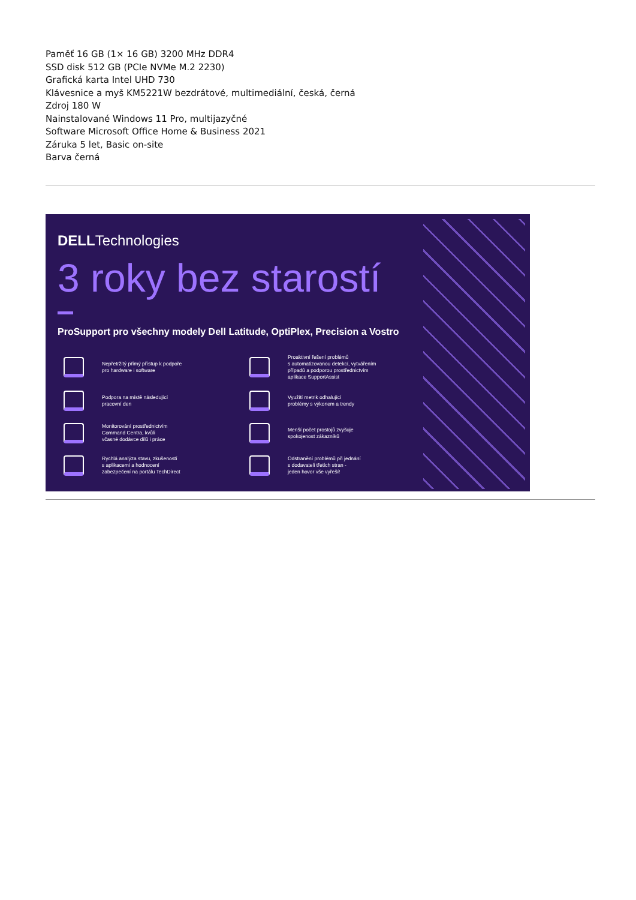Paměť 16 GB (1× 16 GB) 3200 MHz DDR4
SSD disk 512 GB (PCIe NVMe M.2 2230)
Grafická karta Intel UHD 730
Klávesnice a myš KM5221W bezdrátové, multimediální, česká, černá
Zdroj 180 W
Nainstalované Windows 11 Pro, multijazyčné
Software Microsoft Office Home & Business 2021
Záruka 5 let, Basic on-site
Barva černá
DELLTechnologies
3 roky bez starostí
ProSupport pro všechny modely Dell Latitude, OptiPlex, Precision a Vostro
Nepřetržitý přímý přístup k podpoře
pro hardware i software
Proaktivní řešení problémů
s automatizovanou detekcí, vytvářením
případů a podporou prostřednictvím
aplikace SupportAssist
Podpora na místě následující
pracovní den
Využití metrik odhalující
problémy s výkonem a trendy
Monitorování prostřednictvím
Command Centra, kvůli
včasné dodávce dílů i práce
Menší počet prostojů zvyšuje
spokojenost zákazníků
Rychlá analýza stavu, zkušeností
s aplikacemi a hodnocení
zabezpečení na portálu TechDirect
Odstranění problémů při jednání
s dodavateli třetích stran -
jeden hovor vše vyřeší!